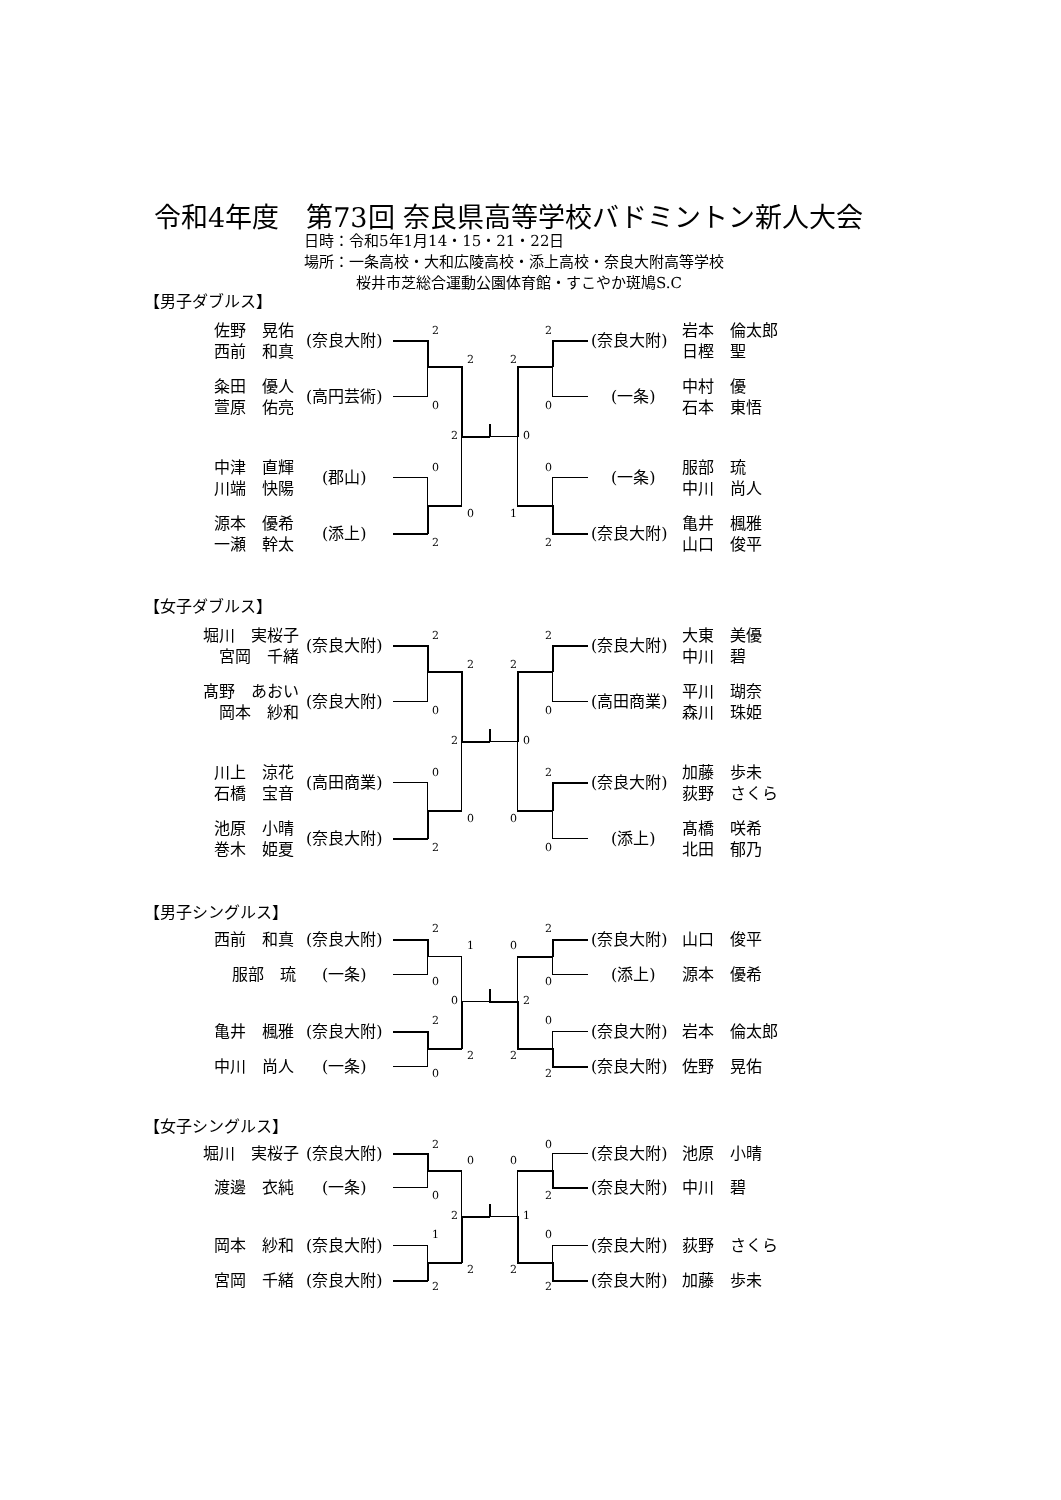令和4年度　第73回 奈良県高等学校バドミントン新人大会
日時：令和5年1月14・15・21・22日
場所：一条高校・大和広陵高校・添上高校・奈良大附高等学校
桜井市芝総合運動公園体育館・すこやか斑鳩S.C
【男子ダブルス】
佐野　晃佑
西前　和真
(奈良大附)
2
2
(奈良大附)
岩本　倫太郎
日樫　聖
2
2
粂田　優人
萱原　佑亮
(高円芸術)
0
0
(一条)
中村　優
石本　東悟
2
0
中津　直輝
川端　快陽
(郡山)
0
0
(一条)
服部　琉
中川　尚人
0
1
源本　優希
一瀬　幹太
(添上)
2
2
(奈良大附)
亀井　楓雅
山口　俊平
【女子ダブルス】
堀川　実桜子
宮岡　千緒
(奈良大附)
2
2
(奈良大附)
大東　美優
中川　碧
2
2
髙野　あおい
岡本　紗和
(奈良大附)
0
0
(高田商業)
平川　瑚奈
森川　珠姫
2
0
川上　涼花
石橋　宝音
(高田商業)
0
2
(奈良大附)
加藤　歩未
荻野　さくら
0
0
池原　小晴
巻木　姫夏
(奈良大附)
2
0
(添上)
髙橋　咲希
北田　郁乃
【男子シングルス】
西前　和真
(奈良大附)
2
1
0
2
(奈良大附)
山口　俊平
服部　琉
(一条)
0
0
(添上)
源本　優希
0
2
亀井　楓雅
(奈良大附)
2
0
(奈良大附)
岩本　倫太郎
2
2
中川　尚人
(一条)
0
2
(奈良大附)
佐野　晃佑
【女子シングルス】
堀川　実桜子
(奈良大附)
2
0
0
0
(奈良大附)
池原　小晴
渡邊　衣純
(一条)
0
2
(奈良大附)
中川　碧
2
1
岡本　紗和
(奈良大附)
1
0
(奈良大附)
荻野　さくら
2
2
宮岡　千緒
(奈良大附)
2
2
(奈良大附)
加藤　歩未